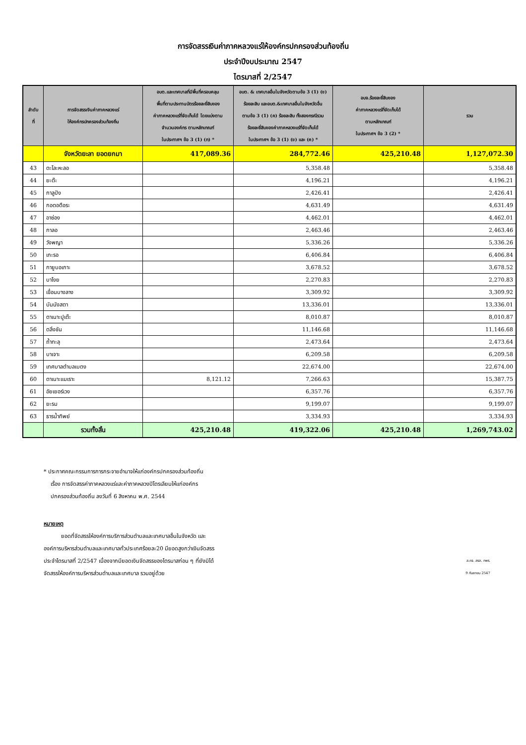การจัดสรรเงินค่าภาคหลวงแร่ให้องค์กรปกครองส่วนท้องถิ่น
ประจำปีงบประมาณ 2547
ไตรมาสที่ 2/2547
| ลำดับ ที่ | การจัดสรรเงินค่าภาคหลวงแร่ ให้องค์กรปกครองส่วนท้องถิ่น | อบต.และเทศบาลที่มีพื้นที่ครอบคลุม พื้นที่ตามประทานบัตรร้อยละยี่สิบของ ค่าภาคหลวงแร่ที่จัดเก็บได้ โดยแบ่งตาม จำนวนองค์กร ตามหลักเกณฑ์ ในประกาศฯ ข้อ 3 (1) (ก) * | อบต. & เทศบาลอื่นในจังหวัดตามข้อ 3 (1) (ข) ร้อยละสิบ และอบต.&เทศบาลอื่นในจังหวัดอื่น ตามข้อ 3 (1) (ค) ร้อยละสิบ ทั้งสองกรณีรวม ร้อยละยี่สิบของค่าภาคหลวงแร่ที่จัดเก็บได้ ในประกาศฯ ข้อ 3 (1) (ข) และ (ค) * | อบจ.ร้อยละยี่สิบของ ค่าภาคหลวงแร่ที่จัดเก็บได้ ตามหลักเกณฑ์ ในประกาศฯ ข้อ 3 (2) * | รวม |
| --- | --- | --- | --- | --- | --- |
| | จังหวัดยะลา ยอดยกมา | 417,089.36 | 284,772.46 | 425,210.48 | 1,127,072.30 |
| 43 | ตะโละหะลอ | | 5,358.48 | | 5,358.48 |
| 44 | ยะต๊ะ | | 4,196.21 | | 4,196.21 |
| 45 | กาลูปัง | | 2,426.41 | | 2,426.41 |
| 46 | กอตอตือระ | | 4,631.49 | | 4,631.49 |
| 47 | อาซ่อง | | 4,462.01 | | 4,462.01 |
| 48 | กาลอ | | 2,463.46 | | 2,463.46 |
| 49 | วังพญา | | 5,336.26 | | 5,336.26 |
| 50 | เกะรอ | | 6,406.84 | | 6,406.84 |
| 51 | กายูบอเกาะ | | 3,678.52 | | 3,678.52 |
| 52 | บาโงย | | 2,270.83 | | 2,270.83 |
| 53 | เขื่อนบางลาง | | 3,309.92 | | 3,309.92 |
| 54 | บันนังสตา | | 13,336.01 | | 13,336.01 |
| 55 | ตาเนาะปูเต๊ะ | | 8,010.87 | | 8,010.87 |
| 56 | ตลิ่งชัน | | 11,146.68 | | 11,146.68 |
| 57 | ถ้ำทะลุ | | 2,473.64 | | 2,473.64 |
| 58 | บาเจาะ | | 6,209.58 | | 6,209.58 |
| 59 | เทศบาลตำบลเบตง | | 22,674.00 | | 22,674.00 |
| 60 | ตาเนาะแมเราะ | 8,121.12 | 7,266.63 | | 15,387.75 |
| 61 | อัยเยอร์เวง | | 6,357.76 | | 6,357.76 |
| 62 | ยะรม | | 9,199.07 | | 9,199.07 |
| 63 | ธารน้ำทิพย์ | | 3,334.93 | | 3,334.93 |
| | รวมทั้งสิ้น | 425,210.48 | 419,322.06 | 425,210.48 | 1,269,743.02 |
* ประกาศคณะกรรมการการกระจายอำนาจให้แก่องค์กรปกครองส่วนท้องถิ่น
เรื่อง การจัดสรรค่าภาคหลวงแร่และค่าภาคหลวงปิโตรเลียมให้แก่องค์กร
ปกครองส่วนท้องถิ่น ลงวันที่ 6 สิงหาคม พ.ศ. 2544
หมายเหตุ
ยอดที่จัดสรรให้องค์การบริการส่วนตำบลและเทศบาลอื่นในจังหวัด และ
องค์การบริหารส่วนตำบลและเทศบาลทั่วประเทศร้อยละ20 มียอดสูงกว่าเงินจัดสรร
ประจำไตรมาสที่ 2/2547 เนื่องจากมียอดเงินจัดสรรของไตรมาสก่อน ๆ ที่ยังมิได้
จัดสรรให้องค์การบริหารส่วนตำบลและเทศบาล รวมอยู่ด้วย
ส.คจ. สรส. กพร.
9 กันยายน 2547